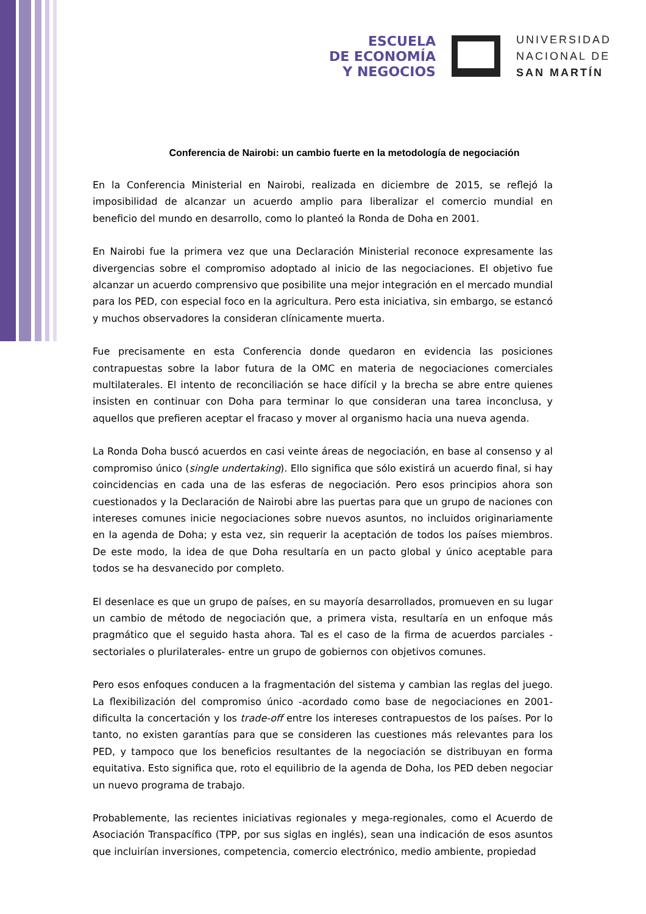ESCUELA
DE ECONOMÍA
Y NEGOCIOS
UNIVERSIDAD
NACIONAL DE
SAN MARTÍN
Conferencia de Nairobi: un cambio fuerte en la metodología de negociación
En la Conferencia Ministerial en Nairobi, realizada en diciembre de 2015, se reflejó la imposibilidad de alcanzar un acuerdo amplio para liberalizar el comercio mundial en beneficio del mundo en desarrollo, como lo planteó la Ronda de Doha en 2001.
En Nairobi fue la primera vez que una Declaración Ministerial reconoce expresamente las divergencias sobre el compromiso adoptado al inicio de las negociaciones. El objetivo fue alcanzar un acuerdo comprensivo que posibilite una mejor integración en el mercado mundial para los PED, con especial foco en la agricultura. Pero esta iniciativa, sin embargo, se estancó y muchos observadores la consideran clínicamente muerta.
Fue precisamente en esta Conferencia donde quedaron en evidencia las posiciones contrapuestas sobre la labor futura de la OMC en materia de negociaciones comerciales multilaterales. El intento de reconciliación se hace difícil y la brecha se abre entre quienes insisten en continuar con Doha para terminar lo que consideran una tarea inconclusa, y aquellos que prefieren aceptar el fracaso y mover al organismo hacia una nueva agenda.
La Ronda Doha buscó acuerdos en casi veinte áreas de negociación, en base al consenso y al compromiso único (single undertaking). Ello significa que sólo existirá un acuerdo final, si hay coincidencias en cada una de las esferas de negociación. Pero esos principios ahora son cuestionados y la Declaración de Nairobi abre las puertas para que un grupo de naciones con intereses comunes inicie negociaciones sobre nuevos asuntos, no incluidos originariamente en la agenda de Doha; y esta vez, sin requerir la aceptación de todos los países miembros. De este modo, la idea de que Doha resultaría en un pacto global y único aceptable para todos se ha desvanecido por completo.
El desenlace es que un grupo de países, en su mayoría desarrollados, promueven en su lugar un cambio de método de negociación que, a primera vista, resultaría en un enfoque más pragmático que el seguido hasta ahora. Tal es el caso de la firma de acuerdos parciales -sectoriales o plurilaterales- entre un grupo de gobiernos con objetivos comunes.
Pero esos enfoques conducen a la fragmentación del sistema y cambian las reglas del juego. La flexibilización del compromiso único -acordado como base de negociaciones en 2001- dificulta la concertación y los trade-off entre los intereses contrapuestos de los países. Por lo tanto, no existen garantías para que se consideren las cuestiones más relevantes para los PED, y tampoco que los beneficios resultantes de la negociación se distribuyan en forma equitativa. Esto significa que, roto el equilibrio de la agenda de Doha, los PED deben negociar un nuevo programa de trabajo.
Probablemente, las recientes iniciativas regionales y mega-regionales, como el Acuerdo de Asociación Transpacífico (TPP, por sus siglas en inglés), sean una indicación de esos asuntos que incluirían inversiones, competencia, comercio electrónico, medio ambiente, propiedad